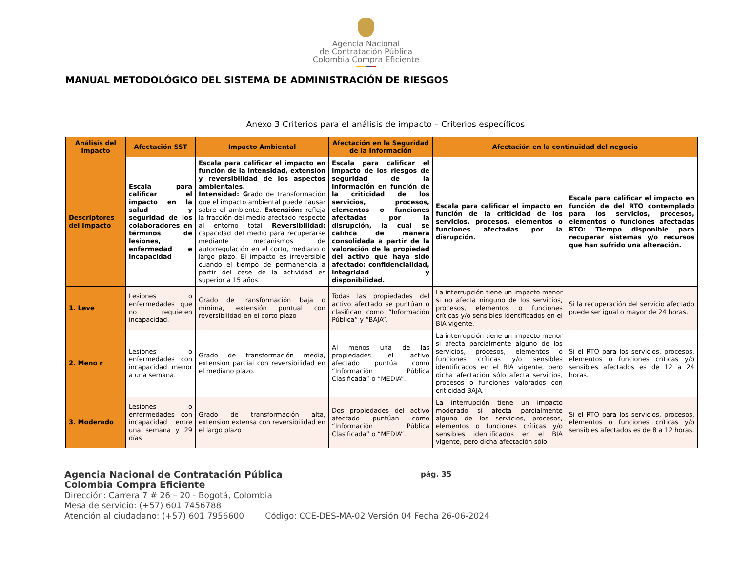Agencia Nacional
de Contratación Pública
Colombia Compra Eficiente
MANUAL METODOLÓGICO DEL SISTEMA DE ADMINISTRACIÓN DE RIESGOS
Anexo 3 Criterios para el análisis de impacto – Criterios específicos
| Análisis del Impacto | Afectación SST | Impacto Ambiental | Afectación en la Seguridad de la Información | Afectación en la continuidad del negocio | |
| --- | --- | --- | --- | --- | --- |
| Descriptores del Impacto | Escala para calificar el impacto en la salud y seguridad de los colaboradores en términos de lesiones, enfermedad e incapacidad | Escala para calificar el impacto en función de la intensidad, extensión y reversibilidad de los aspectos ambientales. Intensidad: G rado de transformación que el impacto ambiental puede causar sobre el ambiente. Extensión: refleja la fracción del medio afectado respecto al entorno total Reversibilidad: capacidad del medio para recuperarse mediante mecanismos de autorregulación en el corto, mediano o largo plazo. El impacto es irreversible cuando el tiempo de permanencia a partir del cese de la actividad es superior a 15 años. | Escala para calificar el impacto de los riesgos de seguridad de la información en función de la criticidad de los servicios, procesos, elementos o funciones afectadas por la disrupción, la cual se califica de manera consolidada a partir de la valoración de la propiedad del activo que haya sido afectado: confidencialidad, integridad y disponibilidad. | Escala para calificar el impacto en función de la criticidad de los servicios, procesos, elementos o funciones afectadas por la disrupción. | Escala para calificar el impacto en función de del RTO contemplado para los servicios, procesos, elementos o funciones afectadas RTO: Tiempo disponible para recuperar sistemas y/o recursos que han sufrido una alteración. |
| 1. Leve | Lesiones o enfermedades que no requieren incapacidad. | Grado de transformación baja o mínima, extensión puntual con reversibilidad en el corto plazo | Todas las propiedades del activo afectado se puntúan o clasifican como “Información Pública” y “BAJA”. | La interrupción tiene un impacto menor si no afecta ninguno de los servicios, procesos, elementos o funciones críticas y/o sensibles identificados en el BIA vigente. | Si la recuperación del servicio afectado puede ser igual o mayor de 24 horas. |
| 2. Meno r | Lesiones o enfermedades con incapacidad menor a una semana. | Grado de transformación media, extensión parcial con reversibilidad en el mediano plazo. | Al menos una de las propiedades el activo afectado puntúa como “Información Pública Clasificada” o “MEDIA”. | La interrupción tiene un impacto menor si afecta parcialmente alguno de los servicios, procesos, elementos o funciones críticas y/o sensibles identificados en el BIA vigente, pero dicha afectación sólo afecta servicios, procesos o funciones valorados con criticidad BAJA. | Si el RTO para los servicios, procesos, elementos o funciones críticas y/o sensibles afectados es de 12 a 24 horas. |
| 3. Moderado | Lesiones o enfermedades con incapacidad entre una semana y 29 días | Grado de transformación alta, extensión extensa con reversibilidad en el largo plazo | Dos propiedades del activo afectado puntúan como “Información Pública Clasificada” o “MEDIA”. | La interrupción tiene un impacto moderado si afecta parcialmente alguno de los servicios, procesos, elementos o funciones críticas y/o sensibles identificados en el BIA vigente, pero dicha afectación sólo | Si el RTO para los servicios, procesos, elementos o funciones críticas y/o sensibles afectados es de 8 a 12 horas. |
Agencia Nacional de Contratación Pública pág. 35
Colombia Compra Eficiente
Dirección: Carrera 7 # 26 – 20 - Bogotá, Colombia
Mesa de servicio: (+57) 601 7456788
Atención al ciudadano: (+57) 601 7956600 Código: CCE-DES-MA-02 Versión 04 Fecha 26-06-2024